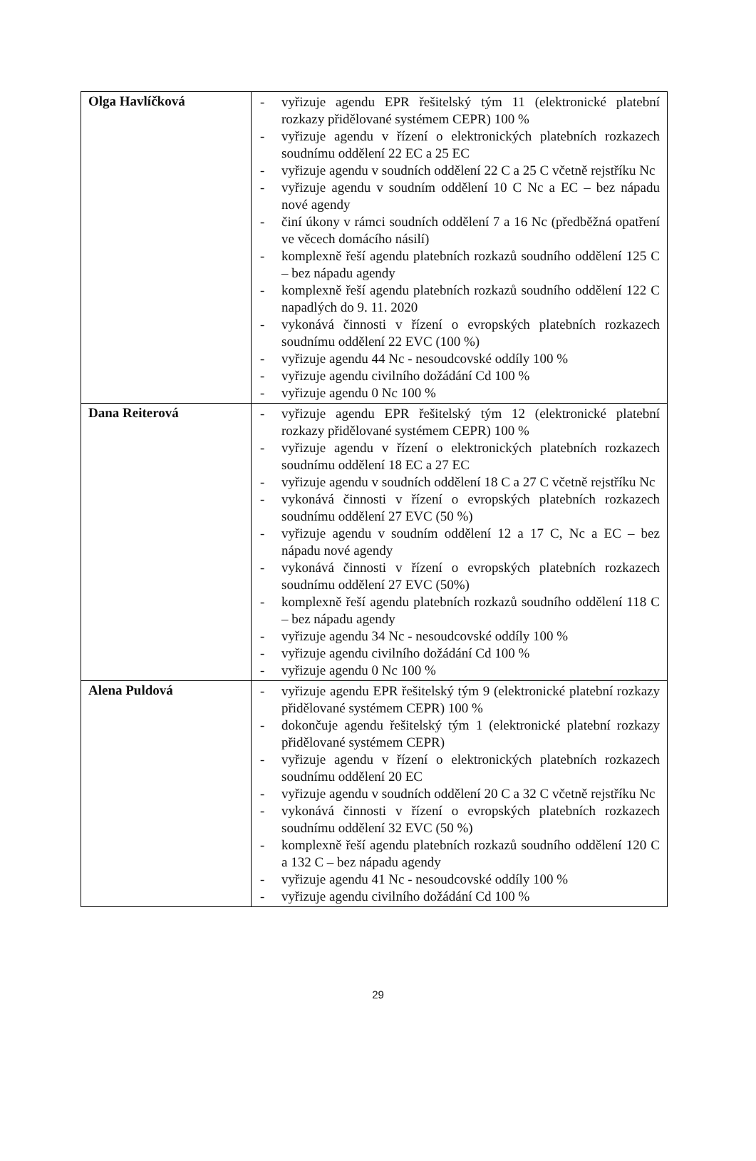| Olga Havlíčková | - vyřizuje agendu EPR řešitelský tým 11 (elektronické platební rozkazy přidělované systémem CEPR) 100 % - vyřizuje agendu v řízení o elektronických platebních rozkazech soudnímu oddělení 22 EC a 25 EC - vyřizuje agendu v soudních oddělení 22 C a 25 C včetně rejstříku Nc - vyřizuje agendu v soudním oddělení 10 C Nc a EC – bez nápadu nové agendy - činí úkony v rámci soudních oddělení 7 a 16 Nc (předběžná opatření ve věcech domácího násilí) - komplexně řeší agendu platebních rozkazů soudního oddělení 125 C – bez nápadu agendy - komplexně řeší agendu platebních rozkazů soudního oddělení 122 C napadlých do 9. 11. 2020 - vykonává činnosti v řízení o evropských platebních rozkazech soudnímu oddělení 22 EVC (100 %) - vyřizuje agendu 44 Nc - nesoudcovské oddíly 100 % - vyřizuje agendu civilního dožádání Cd 100 % - vyřizuje agendu 0 Nc 100 % |
| Dana Reiterová | - vyřizuje agendu EPR řešitelský tým 12 (elektronické platební rozkazy přidělované systémem CEPR) 100 % - vyřizuje agendu v řízení o elektronických platebních rozkazech soudnímu oddělení 18 EC a 27 EC - vyřizuje agendu v soudních oddělení 18 C a 27 C včetně rejstříku Nc - vykonává činnosti v řízení o evropských platebních rozkazech soudnímu oddělení 27 EVC (50 %) - vyřizuje agendu v soudním oddělení 12 a 17 C, Nc a EC – bez nápadu nové agendy - vykonává činnosti v řízení o evropských platebních rozkazech soudnímu oddělení 27 EVC (50%) - komplexně řeší agendu platebních rozkazů soudního oddělení 118 C – bez nápadu agendy - vyřizuje agendu 34 Nc - nesoudcovské oddíly 100 % - vyřizuje agendu civilního dožádání Cd 100 % - vyřizuje agendu 0 Nc 100 % |
| Alena Puldová | - vyřizuje agendu EPR řešitelský tým 9 (elektronické platební rozkazy přidělované systémem CEPR) 100 % - dokončuje agendu řešitelský tým 1 (elektronické platební rozkazy přidělované systémem CEPR) - vyřizuje agendu v řízení o elektronických platebních rozkazech soudnímu oddělení 20 EC - vyřizuje agendu v soudních oddělení 20 C a 32 C včetně rejstříku Nc - vykonává činnosti v řízení o evropských platebních rozkazech soudnímu oddělení 32 EVC (50 %) - komplexně řeší agendu platebních rozkazů soudního oddělení 120 C a 132 C – bez nápadu agendy - vyřizuje agendu 41 Nc - nesoudcovské oddíly 100 % - vyřizuje agendu civilního dožádání Cd 100 % |
29